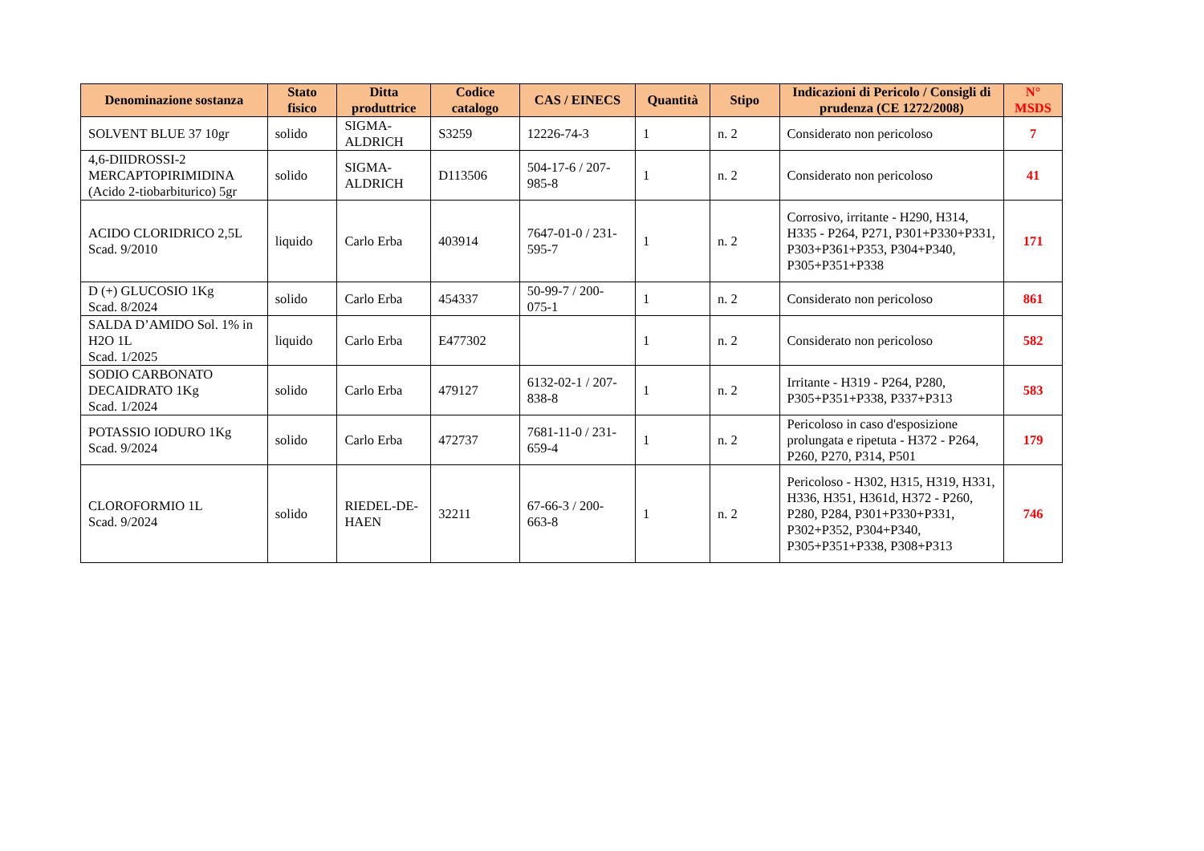| Denominazione sostanza | Stato fisico | Ditta produttrice | Codice catalogo | CAS / EINECS | Quantità | Stipo | Indicazioni di Pericolo / Consigli di prudenza (CE 1272/2008) | N° MSDS |
| --- | --- | --- | --- | --- | --- | --- | --- | --- |
| SOLVENT BLUE 37 10gr | solido | SIGMA-ALDRICH | S3259 | 12226-74-3 | 1 | n. 2 | Considerato non pericoloso | 7 |
| 4,6-DIIDROSSI-2 MERCAPTOPIRIMIDINA (Acido 2-tiobarbiturico) 5gr | solido | SIGMA-ALDRICH | D113506 | 504-17-6 / 207-985-8 | 1 | n. 2 | Considerato non pericoloso | 41 |
| ACIDO CLORIDRICO 2,5L Scad. 9/2010 | liquido | Carlo Erba | 403914 | 7647-01-0 / 231-595-7 | 1 | n. 2 | Corrosivo, irritante - H290, H314, H335 - P264, P271, P301+P330+P331, P303+P361+P353, P304+P340, P305+P351+P338 | 171 |
| D (+) GLUCOSIO 1Kg Scad. 8/2024 | solido | Carlo Erba | 454337 | 50-99-7 / 200-075-1 | 1 | n. 2 | Considerato non pericoloso | 861 |
| SALDA D’AMIDO Sol. 1% in H2O 1L Scad. 1/2025 | liquido | Carlo Erba | E477302 | | 1 | n. 2 | Considerato non pericoloso | 582 |
| SODIO CARBONATO DECAIDRATO 1Kg Scad. 1/2024 | solido | Carlo Erba | 479127 | 6132-02-1 / 207-838-8 | 1 | n. 2 | Irritante - H319 - P264, P280, P305+P351+P338, P337+P313 | 583 |
| POTASSIO IODURO 1Kg Scad. 9/2024 | solido | Carlo Erba | 472737 | 7681-11-0 / 231-659-4 | 1 | n. 2 | Pericoloso in caso d'esposizione prolungata e ripetuta - H372 - P264, P260, P270, P314, P501 | 179 |
| CLOROFORMIO 1L Scad. 9/2024 | solido | RIEDEL-DE-HAEN | 32211 | 67-66-3 / 200-663-8 | 1 | n. 2 | Pericoloso - H302, H315, H319, H331, H336, H351, H361d, H372 - P260, P280, P284, P301+P330+P331, P302+P352, P304+P340, P305+P351+P338, P308+P313 | 746 |